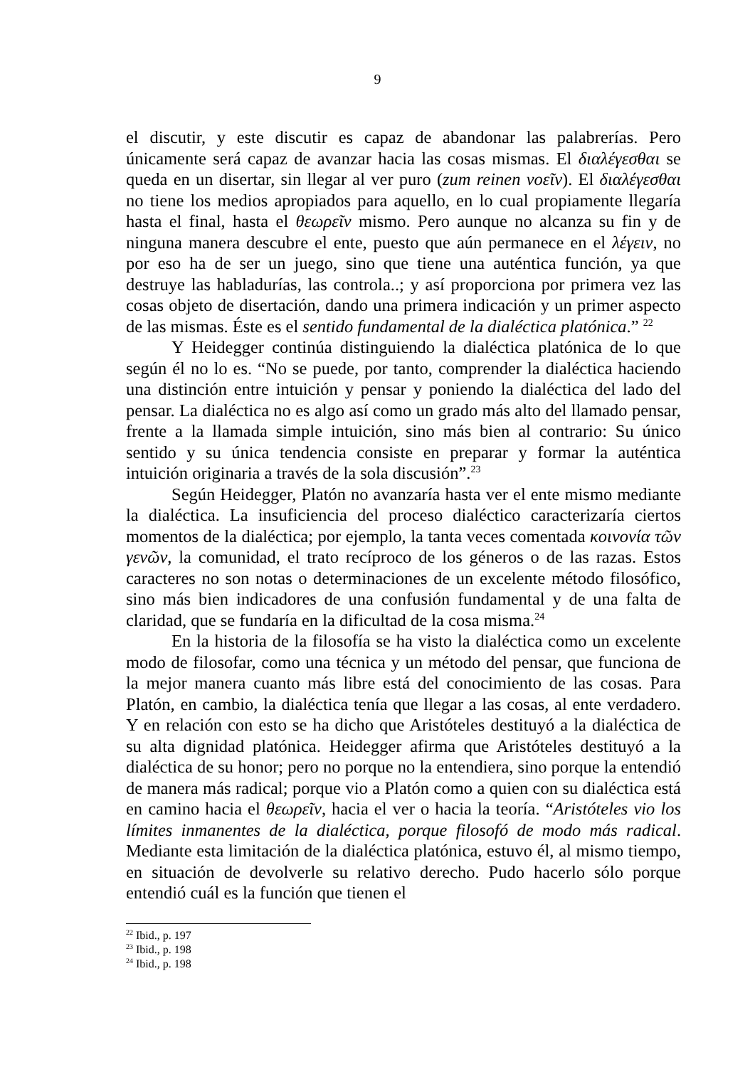9
el discutir, y este discutir es capaz de abandonar las palabrerías. Pero únicamente será capaz de avanzar hacia las cosas mismas. El διαλέγεσθαι se queda en un disertar, sin llegar al ver puro (zum reinen νοεῖν). El διαλέγεσθαι no tiene los medios apropiados para aquello, en lo cual propiamente llegaría hasta el final, hasta el θεωρεῖν mismo. Pero aunque no alcanza su fin y de ninguna manera descubre el ente, puesto que aún permanece en el λέγειν, no por eso ha de ser un juego, sino que tiene una auténtica función, ya que destruye las habladurías, las controla..; y así proporciona por primera vez las cosas objeto de disertación, dando una primera indicación y un primer aspecto de las mismas. Éste es el sentido fundamental de la dialéctica platónica.” <sup>22</sup>
Y Heidegger continúa distinguiendo la dialéctica platónica de lo que según él no lo es. “No se puede, por tanto, comprender la dialéctica haciendo una distinción entre intuición y pensar y poniendo la dialéctica del lado del pensar. La dialéctica no es algo así como un grado más alto del llamado pensar, frente a la llamada simple intuición, sino más bien al contrario: Su único sentido y su única tendencia consiste en preparar y formar la auténtica intuición originaria a través de la sola discusión”.<sup>23</sup>
Según Heidegger, Platón no avanzaría hasta ver el ente mismo mediante la dialéctica. La insuficiencia del proceso dialéctico caracterizaría ciertos momentos de la dialéctica; por ejemplo, la tanta veces comentada κοινονία τῶν γενῶν, la comunidad, el trato recíproco de los géneros o de las razas. Estos caracteres no son notas o determinaciones de un excelente método filosófico, sino más bien indicadores de una confusión fundamental y de una falta de claridad, que se fundaría en la dificultad de la cosa misma.<sup>24</sup>
En la historia de la filosofía se ha visto la dialéctica como un excelente modo de filosofar, como una técnica y un método del pensar, que funciona de la mejor manera cuanto más libre está del conocimiento de las cosas. Para Platón, en cambio, la dialéctica tenía que llegar a las cosas, al ente verdadero. Y en relación con esto se ha dicho que Aristóteles destituyó a la dialéctica de su alta dignidad platónica. Heidegger afirma que Aristóteles destituyó a la dialéctica de su honor; pero no porque no la entendiera, sino porque la entendió de manera más radical; porque vio a Platón como a quien con su dialéctica está en camino hacia el θεωρεῖν, hacia el ver o hacia la teoría. “Aristóteles vio los límites inmanentes de la dialéctica, porque filosofó de modo más radical. Mediante esta limitación de la dialéctica platónica, estuvo él, al mismo tiempo, en situación de devolverle su relativo derecho. Pudo hacerlo sólo porque entendió cuál es la función que tienen el
<sup>22</sup> Ibid., p. 197
<sup>23</sup> Ibid., p. 198
<sup>24</sup> Ibid., p. 198